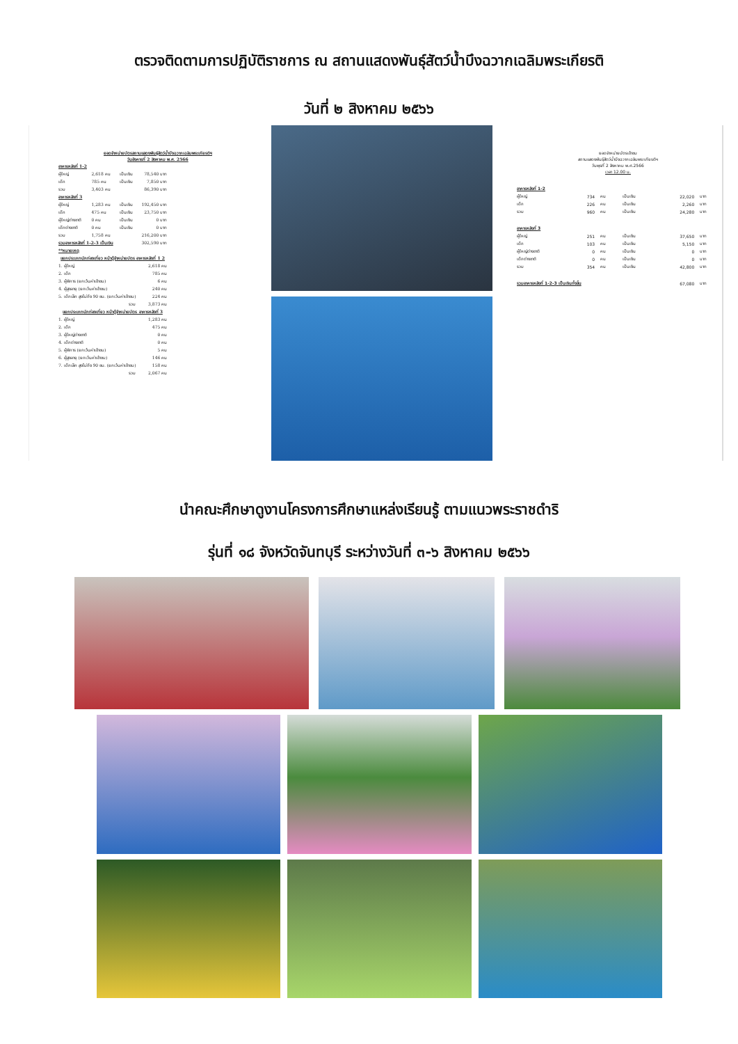ตรวจติดตามการปฏิบัติราชการ ณ สถานแสดงพันธุ์สัตว์น้ำบึงฉวากเฉลิมพระเกียรติ
วันที่ ๒ สิงหาคม ๒๕๖๖
ยอดจำหน่ายบัตรสถานแสดงพันธุ์สัตว์น้ำบึงฉวากเฉลิมพระเกียรติฯ
วันอังคารที่ 2 สิงหาคม พ.ศ. 2566
| อาคารหลังที่ 1-2 | | | |
| ผู้ใหญ่ | 2,618 คน | เป็นเงิน | 78,540 บาท |
| เด็ก | 785 คน | เป็นเงิน | 7,850 บาท |
| รวม | 3,403 คน | | 86,390 บาท |
| อาคารหลังที่ 3 | | | |
| ผู้ใหญ่ | 1,283 คน | เป็นเงิน | 192,450 บาท |
| เด็ก | 475 คน | เป็นเงิน | 23,750 บาท |
| ผู้ใหญ่ต่างชาติ | 0 คน | เป็นเงิน | 0 บาท |
| เด็กต่างชาติ | 0 คน | เป็นเงิน | 0 บาท |
| รวม | 1,758 คน | | 216,200 บาท |
| รวมอาคารหลังที่ 1-2-3 เป็นเงิน | | | 302,590 บาท |
| **หมายเหตุ | | | |
| แยกประเภทนักท่องเที่ยว หน้าตู้จำหน่ายบัตร อาคารหลังที่ 1 2 | | | |
| 1. ผู้ใหญ่ | | | 2,618 คน |
| 2. เด็ก | | | 785 คน |
| 3. ผู้พิการ (ยกเว้นค่าเข้าชม) | | | 6 คน |
| 4. ผู้สูงอายุ (ยกเว้นค่าเข้าชม) | | | 240 คน |
| 5. เด็กเล็ก สูงไม่ถึง 90 ซม. (ยกเว้นค่าเข้าชม) | | | 224 คน |
| รวม | | | 3,873 คน |
| แยกประเภทนักท่องเที่ยว หน้าตู้จำหน่ายบัตร อาคารหลังที่ 3 | | | |
| 1. ผู้ใหญ่ | | | 1,283 คน |
| 2. เด็ก | | | 475 คน |
| 3. ผู้ใหญ่ต่างชาติ | | | 0 คน |
| 4. เด็กต่างชาติ | | | 0 คน |
| 5. ผู้พิการ (ยกเว้นค่าเข้าชม) | | | 5 คน |
| 6. ผู้สูงอายุ (ยกเว้นค่าเข้าชม) | | | 146 คน |
| 7. เด็กเล็ก สูงไม่ถึง 90 ซม. (ยกเว้นค่าเข้าชม) | | | 158 คน |
| รวม | | | 2,067 คน |
ยอดจำหน่ายบัตรเข้าชม
สถานแสดงพันธุ์สัตว์น้ำบึงฉวากเฉลิมพระเกียรติฯ
วันพุธที่ 2 สิงหาคม พ.ศ.2566
เวลา 12.00 น.
| อาคารหลังที่ 1-2 | | | | | |
| ผู้ใหญ่ | 734 | คน | เป็นเงิน | 22,020 | บาท |
| เด็ก | 226 | คน | เป็นเงิน | 2,260 | บาท |
| รวม | 960 | คน | เป็นเงิน | 24,280 | บาท |
| อาคารหลังที่ 3 | | | | | |
| ผู้ใหญ่ | 251 | คน | เป็นเงิน | 37,650 | บาท |
| เด็ก | 103 | คน | เป็นเงิน | 5,150 | บาท |
| ผู้ใหญ่ต่างชาติ | 0 | คน | เป็นเงิน | 0 | บาท |
| เด็กต่างชาติ | 0 | คน | เป็นเงิน | 0 | บาท |
| รวม | 354 | คน | เป็นเงิน | 42,800 | บาท |
| รวมอาคารหลังที่ 1-2-3 เป็นเงินทั้งสิ้น | | | | 67,080 | บาท |
นำคณะศึกษาดูงานโครงการศึกษาแหล่งเรียนรู้ ตามแนวพระราชดำริ
รุ่นที่ ๑๘ จังหวัดจันทบุรี ระหว่างวันที่ ๓-๖ สิงหาคม ๒๕๖๖